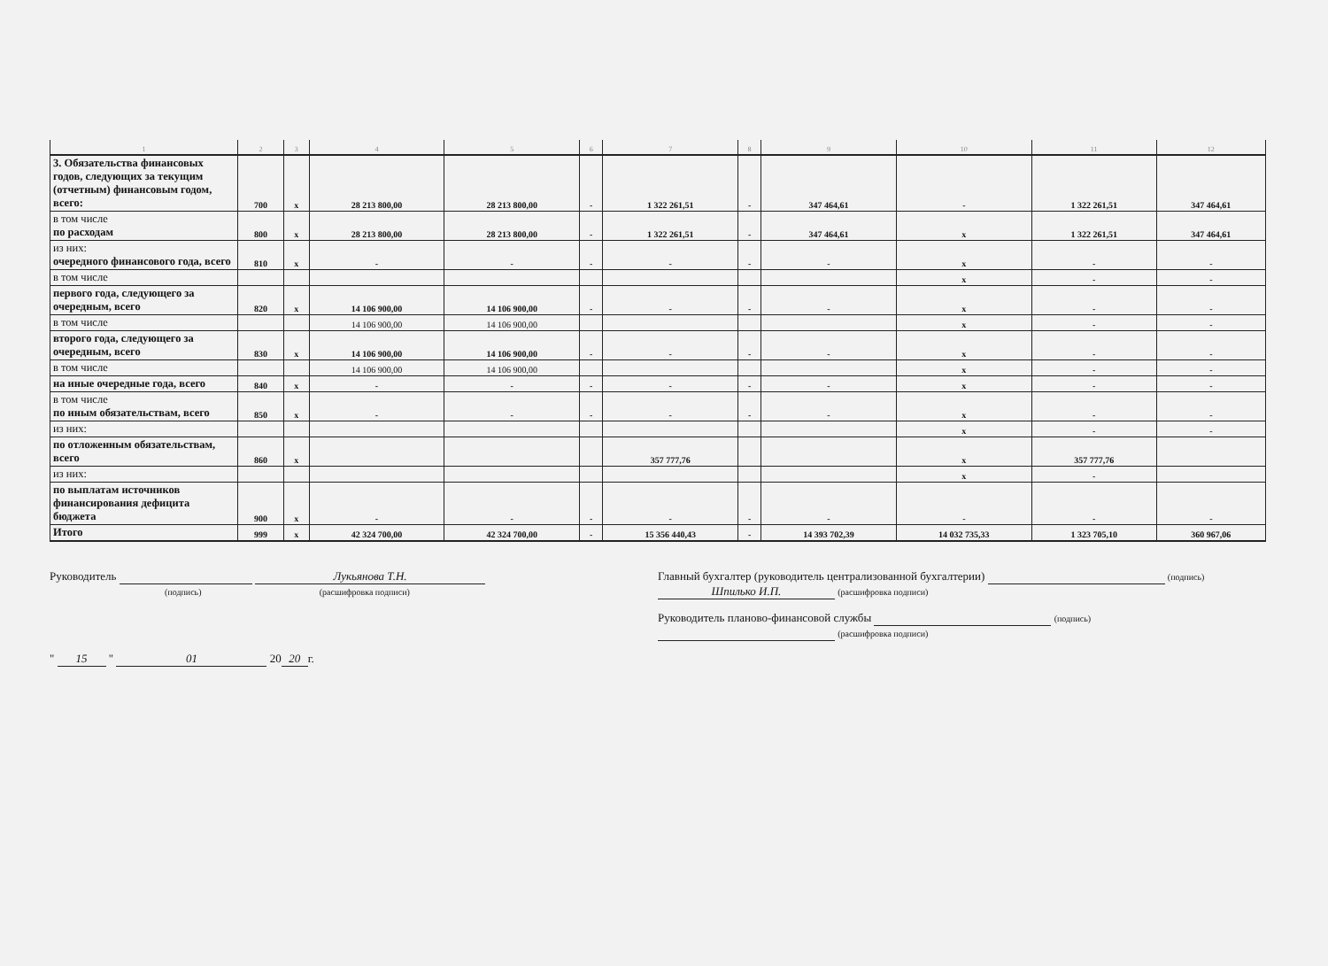| 1 | 2 | 3 | 4 | 5 | 6 | 7 | 8 | 9 | 10 | 11 | 12 |
| --- | --- | --- | --- | --- | --- | --- | --- | --- | --- | --- | --- |
| 3. Обязательства финансовых годов, следующих за текущим (отчетным) финансовым годом, всего: | 700 | x | 28 213 800,00 | 28 213 800,00 | - | 1 322 261,51 | - | 347 464,61 | - | 1 322 261,51 | 347 464,61 |
| в том числе по расходам | 800 | x | 28 213 800,00 | 28 213 800,00 | - | 1 322 261,51 | - | 347 464,61 | x | 1 322 261,51 | 347 464,61 |
| из них: очередного финансового года, всего | 810 | x | - | - | - | - | - | - | x | - | - |
| в том числе | | | | | | | | | x | - | - |
| первого года, следующего за очередным, всего | 820 | x | 14 106 900,00 | 14 106 900,00 | - | - | - | - | x | - | - |
| в том числе | | | 14 106 900,00 | 14 106 900,00 | | | | | x | - | - |
| второго года, следующего за очередным, всего | 830 | x | 14 106 900,00 | 14 106 900,00 | - | - | - | - | x | - | - |
| в том числе | | | 14 106 900,00 | 14 106 900,00 | | | | | x | - | - |
| на иные очередные года, всего | 840 | x | - | - | - | - | - | - | x | - | - |
| в том числе по иным обязательствам, всего | 850 | x | - | - | - | - | - | - | x | - | - |
| из них: | | | | | | | | | x | - | - |
| по отложенным обязательствам, всего | 860 | x | | | | 357 777,76 | | | x | 357 777,76 | |
| из них: | | | | | | | | | x | - | |
| по выплатам источников финансирования дефицита бюджета | 900 | x | - | - | - | - | - | - | - | - | - |
| Итого | 999 | x | 42 324 700,00 | 42 324 700,00 | - | 15 356 440,43 | - | 14 393 702,39 | 14 032 735,33 | 1 323 705,10 | 360 967,06 |
Руководитель Лукьянова Т.Н.
(подпись) (расшифровка подписи)
" 15 " 01 20 20 г.
Главный бухгалтер (руководитель централизованной бухгалтерии) (подпись) Шпилько И.П. (расшифровка подписи)
Руководитель планово-финансовой службы (подпись) (расшифровка подписи)